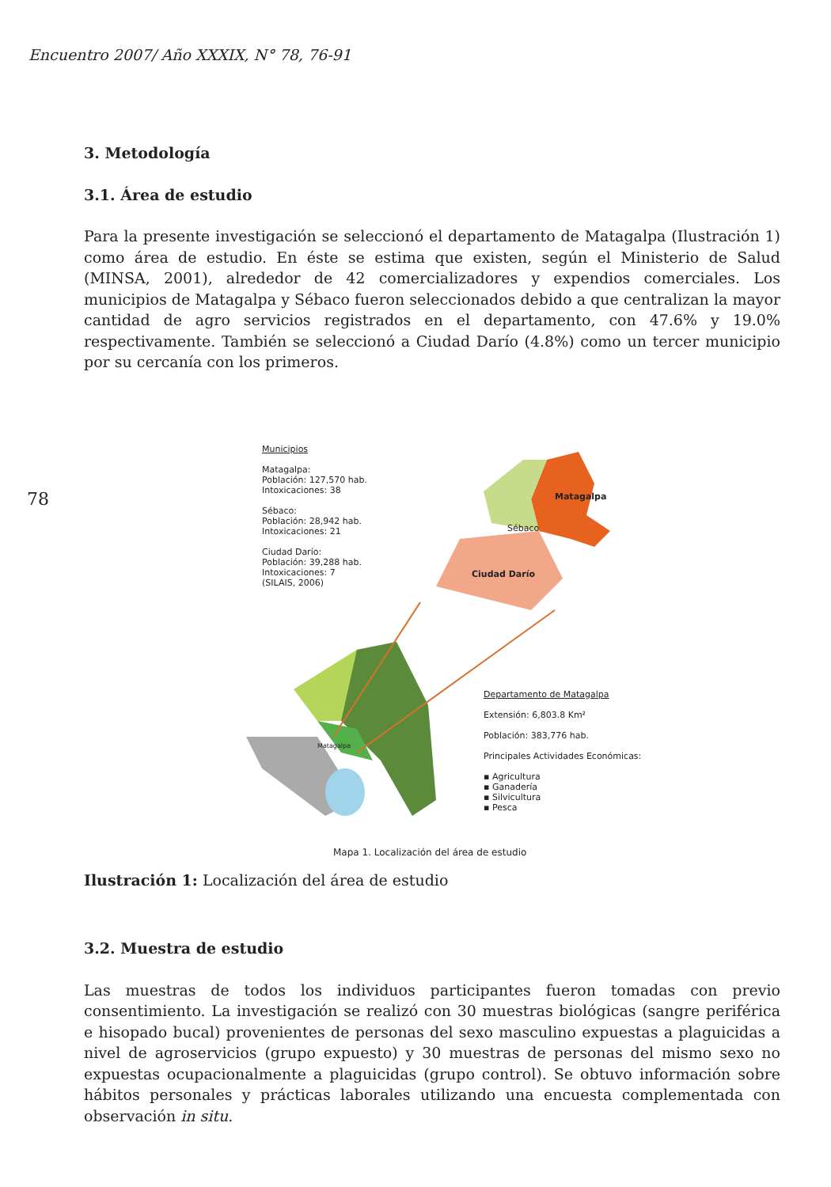Encuentro 2007/ Año XXXIX, N° 78, 76-91
78
3. Metodología
3.1. Área de estudio
Para la presente investigación se seleccionó el departamento de Matagalpa (Ilustración 1) como área de estudio. En éste se estima que existen, según el Ministerio de Salud (MINSA, 2001), alrededor de 42 comercializadores y expendios comerciales. Los municipios de Matagalpa y Sébaco fueron seleccionados debido a que centralizan la mayor cantidad de agro servicios registrados en el departamento, con 47.6% y 19.0% respectivamente. También se seleccionó a Ciudad Darío (4.8%) como un tercer municipio por su cercanía con los primeros.
Municipios
Matagalpa:
Población: 127,570 hab.
Intoxicaciones: 38
Sébaco:
Población: 28,942 hab.
Intoxicaciones: 21
Ciudad Darío:
Población: 39,288 hab.
Intoxicaciones: 7
(SILAIS, 2006)
Matagalpa
Sébaco
Ciudad Darío
Matagalpa
Departamento de Matagalpa
Extensión: 6,803.8 Km²
Población: 383,776 hab.
Principales Actividades Económicas:
▪ Agricultura
▪ Ganadería
▪ Silvicultura
▪ Pesca
Mapa 1. Localización del área de estudio
Ilustración 1: Localización del área de estudio
3.2. Muestra de estudio
Las muestras de todos los individuos participantes fueron tomadas con previo consentimiento. La investigación se realizó con 30 muestras biológicas (sangre periférica e hisopado bucal) provenientes de personas del sexo masculino expuestas a plaguicidas a nivel de agroservicios (grupo expuesto) y 30 muestras de personas del mismo sexo no expuestas ocupacionalmente a plaguicidas (grupo control). Se obtuvo información sobre hábitos personales y prácticas laborales utilizando una encuesta complementada con observación in situ.